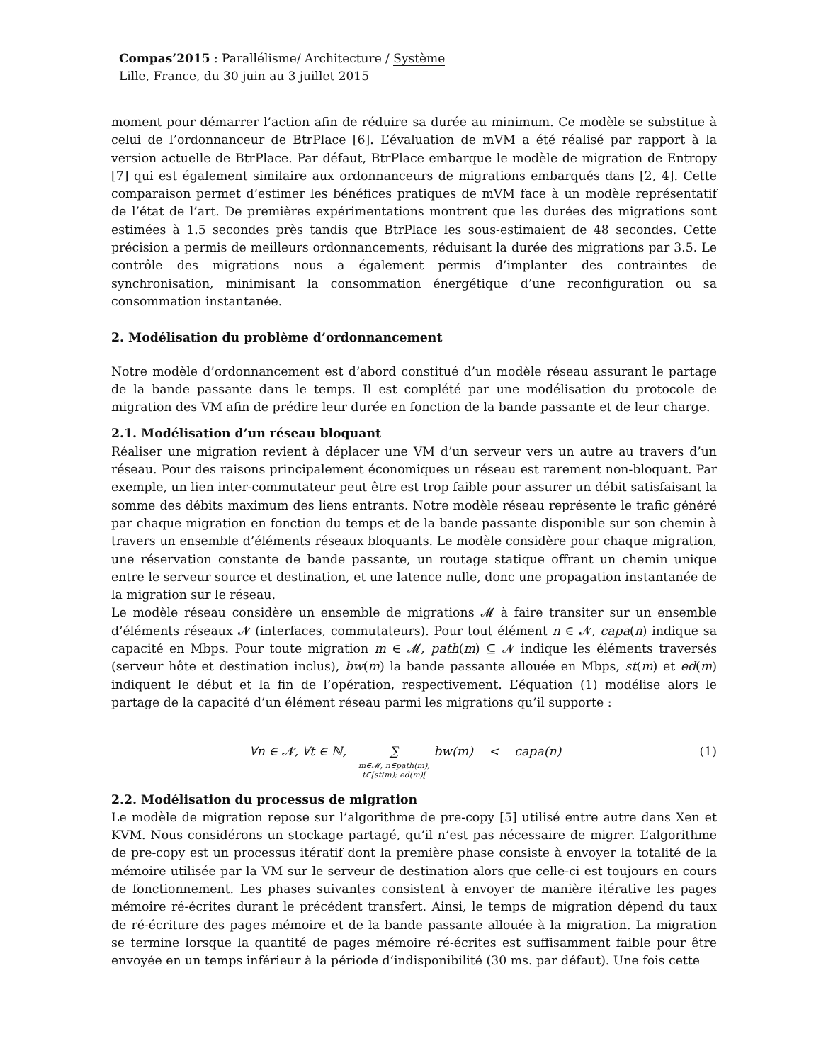Compas’2015 : Parallélisme/ Architecture / Système
Lille, France, du 30 juin au 3 juillet 2015
moment pour démarrer l’action afin de réduire sa durée au minimum. Ce modèle se substitue à celui de l’ordonnanceur de BtrPlace [6]. L’évaluation de mVM a été réalisé par rapport à la version actuelle de BtrPlace. Par défaut, BtrPlace embarque le modèle de migration de Entropy [7] qui est également similaire aux ordonnanceurs de migrations embarqués dans [2, 4]. Cette comparaison permet d’estimer les bénéfices pratiques de mVM face à un modèle représentatif de l’état de l’art. De premières expérimentations montrent que les durées des migrations sont estimées à 1.5 secondes près tandis que BtrPlace les sous-estimaient de 48 secondes. Cette précision a permis de meilleurs ordonnancements, réduisant la durée des migrations par 3.5. Le contrôle des migrations nous a également permis d’implanter des contraintes de synchronisation, minimisant la consommation énergétique d’une reconfiguration ou sa consommation instantanée.
2. Modélisation du problème d’ordonnancement
Notre modèle d’ordonnancement est d’abord constitué d’un modèle réseau assurant le partage de la bande passante dans le temps. Il est complété par une modélisation du protocole de migration des VM afin de prédire leur durée en fonction de la bande passante et de leur charge.
2.1. Modélisation d’un réseau bloquant
Réaliser une migration revient à déplacer une VM d’un serveur vers un autre au travers d’un réseau. Pour des raisons principalement économiques un réseau est rarement non-bloquant. Par exemple, un lien inter-commutateur peut être est trop faible pour assurer un débit satisfaisant la somme des débits maximum des liens entrants. Notre modèle réseau représente le trafic généré par chaque migration en fonction du temps et de la bande passante disponible sur son chemin à travers un ensemble d’éléments réseaux bloquants. Le modèle considère pour chaque migration, une réservation constante de bande passante, un routage statique offrant un chemin unique entre le serveur source et destination, et une latence nulle, donc une propagation instantanée de la migration sur le réseau.
Le modèle réseau considère un ensemble de migrations 𝓜 à faire transiter sur un ensemble d’éléments réseaux 𝓝 (interfaces, commutateurs). Pour tout élément n ∈ 𝓝, capa(n) indique sa capacité en Mbps. Pour toute migration m ∈ 𝓜, path(m) ⊆ 𝓝 indique les éléments traversés (serveur hôte et destination inclus), bw(m) la bande passante allouée en Mbps, st(m) et ed(m) indiquent le début et la fin de l’opération, respectivement. L’équation (1) modélise alors le partage de la capacité d’un élément réseau parmi les migrations qu’il supporte :
∀n ∈ 𝓝, ∀t ∈ ℕ, ∑ m∈𝓜, n∈path(m),
t∈[st(m); ed(m)[ bw(m) < capa(n)
(1)
2.2. Modélisation du processus de migration
Le modèle de migration repose sur l’algorithme de pre-copy [5] utilisé entre autre dans Xen et KVM. Nous considérons un stockage partagé, qu’il n’est pas nécessaire de migrer. L’algorithme de pre-copy est un processus itératif dont la première phase consiste à envoyer la totalité de la mémoire utilisée par la VM sur le serveur de destination alors que celle-ci est toujours en cours de fonctionnement. Les phases suivantes consistent à envoyer de manière itérative les pages mémoire ré-écrites durant le précédent transfert. Ainsi, le temps de migration dépend du taux de ré-écriture des pages mémoire et de la bande passante allouée à la migration. La migration se termine lorsque la quantité de pages mémoire ré-écrites est suffisamment faible pour être envoyée en un temps inférieur à la période d’indisponibilité (30 ms. par défaut). Une fois cette